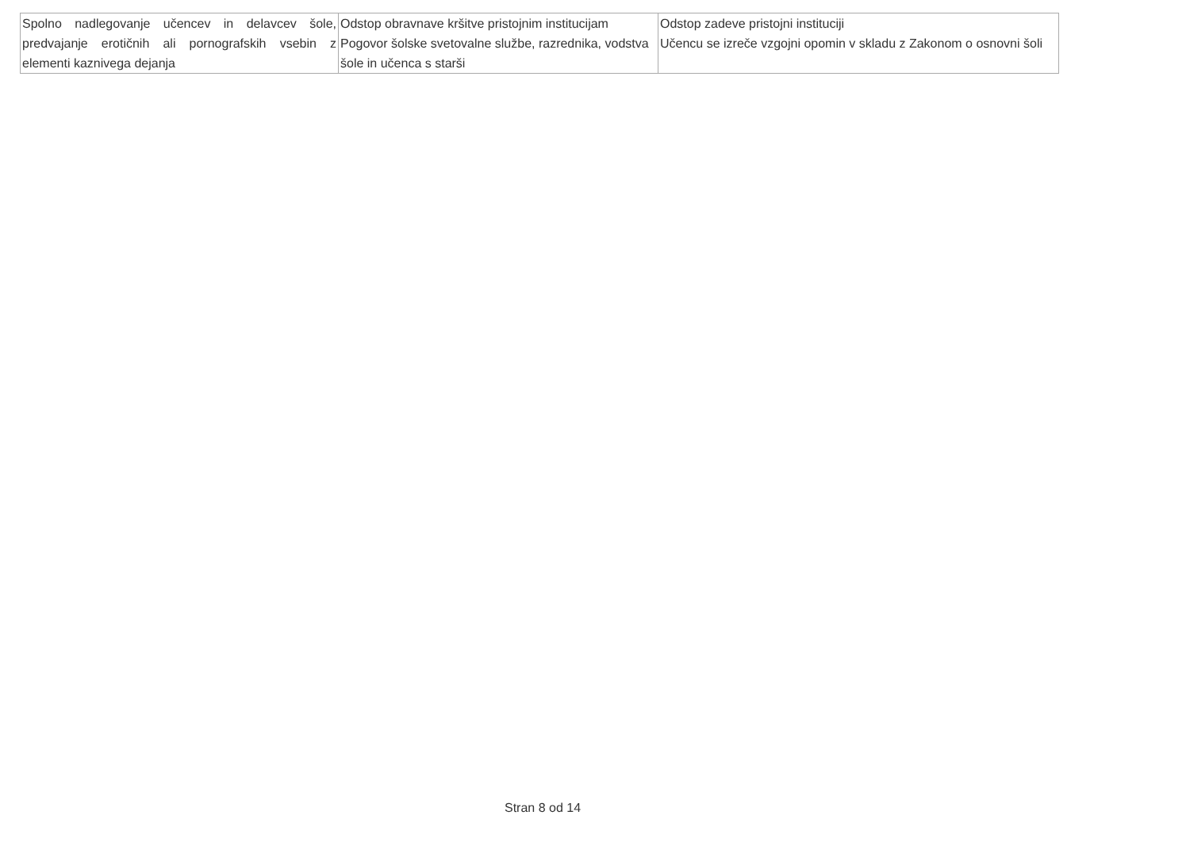| Spolno nadlegovanje učencev in delavcev šole, predvajanje erotičnih ali pornografskih vsebin z elementi kaznivega dejanja | Odstop obravnave kršitve pristojnim institucijam Pogovor šolske svetovalne službe, razrednika, vodstva šole in učenca s starši | Odstop zadeve pristojni instituciji Učencu se izreče vzgojni opomin v skladu z Zakonom o osnovni šoli |
Stran 8 od 14